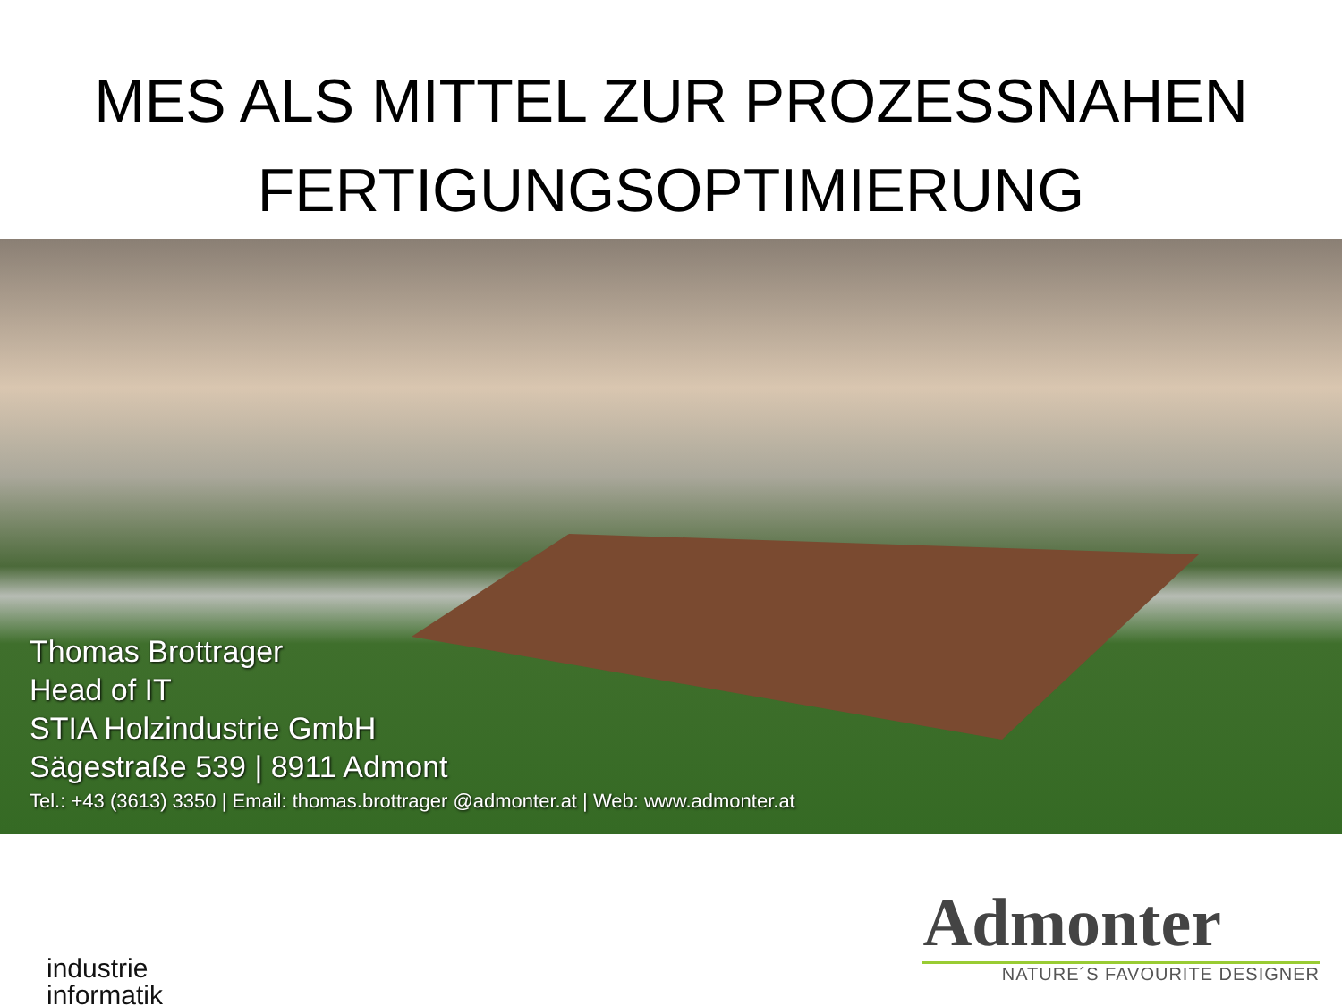MES ALS MITTEL ZUR PROZESSNAHEN
FERTIGUNGSOPTIMIERUNG
Thomas Brottrager
Head of IT
STIA Holzindustrie GmbH
Sägestraße 539 | 8911 Admont
Tel.: +43 (3613) 3350 | Email: thomas.brottrager @admonter.at | Web: www.admonter.at
industrie
informatik
Admonter
NATURE´S FAVOURITE DESIGNER